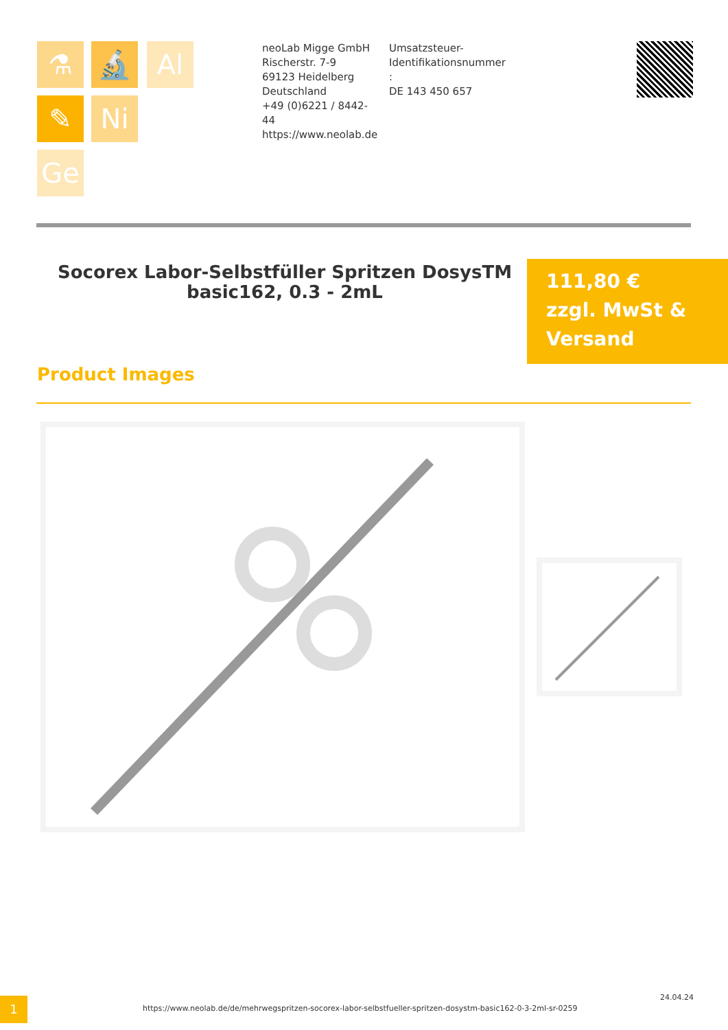⚗ 🔬 Al
✎ Ni
Ge
neoLab Migge GmbH
Rischerstr. 7-9
69123 Heidelberg
Deutschland
+49 (0)6221 / 8442-44
https://www.neolab.de
Umsatzsteuer-Identifikationsnummer
:
DE 143 450 657
Socorex Labor-Selbstfüller Spritzen DosysTM basic162, 0.3 - 2mL
111,80 €
zzgl. MwSt & Versand
Product Images
1
https://www.neolab.de/de/mehrwegspritzen-socorex-labor-selbstfueller-spritzen-dosystm-basic162-0-3-2ml-sr-0259
24.04.24